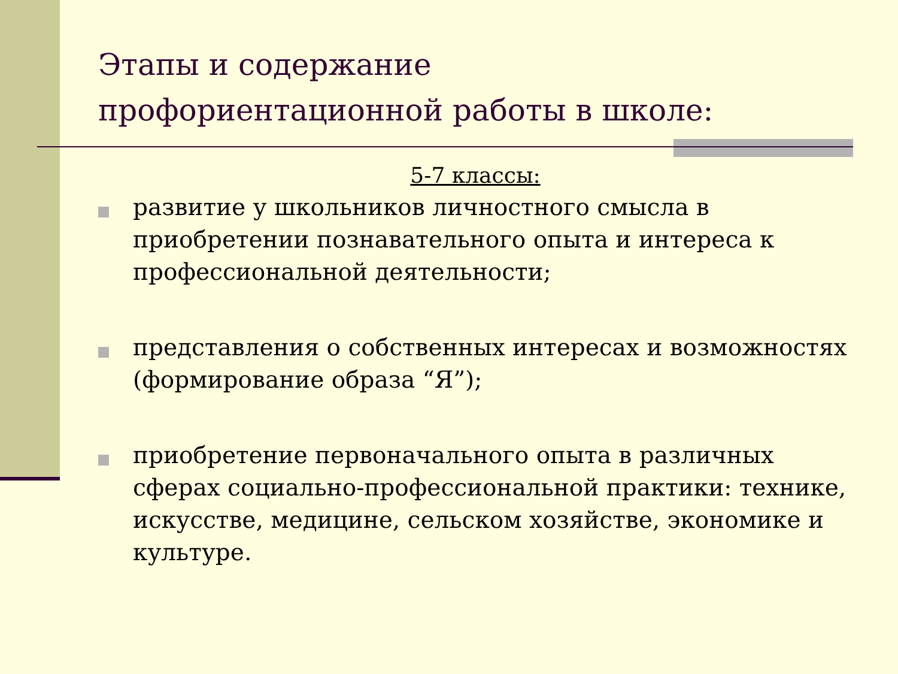Этапы и содержание
профориентационной работы в школе:
5-7 классы:
развитие у школьников личностного смысла в приобретении познавательного опыта и интереса к профессиональной деятельности;
представления о собственных интересах и возможностях (формирование образа “Я”);
приобретение первоначального опыта в различных сферах социально-профессиональной практики: технике, искусстве, медицине, сельском хозяйстве, экономике и культуре.